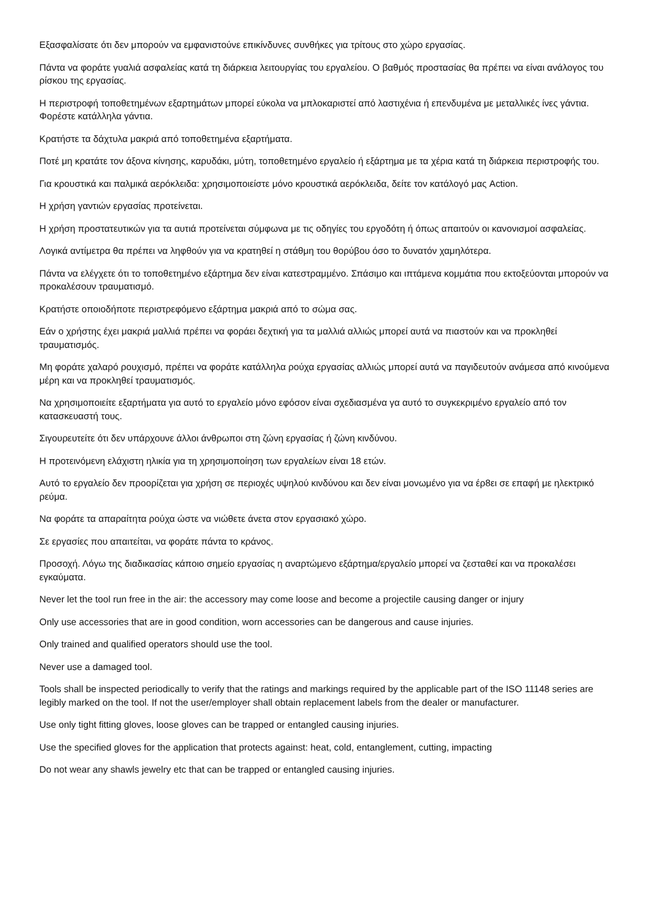Εξασφαλίσατε ότι δεν μπορούν να εμφανιστούνε επικίνδυνες συνθήκες για τρίτους στο χώρο εργασίας.
Πάντα να φοράτε γυαλιά ασφαλείας κατά τη διάρκεια λειτουργίας του εργαλείου. Ο βαθμός προστασίας θα πρέπει να είναι ανάλογος του ρίσκου της εργασίας.
Η περιστροφή τοποθετημένων εξαρτημάτων μπορεί εύκολα να μπλοκαριστεί από λαστιχένια ή επενδυμένα με μεταλλικές ίνες γάντια. Φορέστε κατάλληλα γάντια.
Κρατήστε τα δάχτυλα μακριά από τοποθετημένα εξαρτήματα.
Ποτέ μη κρατάτε τον άξονα κίνησης, καρυδάκι, μύτη, τοποθετημένο εργαλείο ή εξάρτημα με τα χέρια κατά τη διάρκεια περιστροφής του.
Για κρουστικά και παλμικά αερόκλειδα: χρησιμοποιείστε μόνο κρουστικά αερόκλειδα, δείτε τον κατάλογό μας Action.
Η χρήση γαντιών εργασίας προτείνεται.
Η χρήση προστατευτικών για τα αυτιά προτείνεται σύμφωνα με τις οδηγίες του εργοδότη ή όπως απαιτούν οι κανονισμοί ασφαλείας.
Λογικά αντίμετρα θα πρέπει να ληφθούν για να κρατηθεί η στάθμη του θορύβου όσο το δυνατόν χαμηλότερα.
Πάντα να ελέγχετε ότι το τοποθετημένο εξάρτημα δεν είναι κατεστραμμένο. Σπάσιμο και ιπτάμενα κομμάτια που εκτοξεύονται μπορούν να προκαλέσουν τραυματισμό.
Κρατήστε οποιοδήποτε περιστρεφόμενο εξάρτημα μακριά από το σώμα σας.
Εάν ο χρήστης έχει μακριά μαλλιά πρέπει να φοράει δεχτική για τα μαλλιά αλλιώς μπορεί αυτά να πιαστούν και να προκληθεί τραυματισμός.
Μη φοράτε χαλαρό ρουχισμό, πρέπει να φοράτε κατάλληλα ρούχα εργασίας αλλιώς μπορεί αυτά να παγιδευτούν ανάμεσα από κινούμενα μέρη και να προκληθεί τραυματισμός.
Να χρησιμοποιείτε εξαρτήματα για αυτό το εργαλείο μόνο εφόσον είναι σχεδιασμένα γα αυτό το συγκεκριμένο εργαλείο από τον κατασκευαστή τους.
Σιγουρευτείτε ότι δεν υπάρχουνε άλλοι άνθρωποι στη ζώνη εργασίας ή ζώνη κινδύνου.
Η προτεινόμενη ελάχιστη ηλικία για τη χρησιμοποίηση των εργαλείων είναι 18 ετών.
Αυτό το εργαλείο δεν προορίζεται για χρήση σε περιοχές υψηλού κινδύνου και δεν είναι μονωμένο για να έρ8ει σε επαφή με ηλεκτρικό ρεύμα.
Να φοράτε τα απαραίτητα ρούχα ώστε να νιώθετε άνετα στον εργασιακό χώρο.
Σε εργασίες που απαιτείται, να φοράτε πάντα το κράνος.
Προσοχή. Λόγω της διαδικασίας κάποιο σημείο εργασίας η αναρτώμενο εξάρτημα/εργαλείο μπορεί να ζεσταθεί και να προκαλέσει εγκαύματα.
Never let the tool run free in the air: the accessory may come loose and become a projectile causing danger or injury
Only use accessories that are in good condition, worn accessories can be dangerous and cause injuries.
Only trained and qualified operators should use the tool.
Never use a damaged tool.
Tools shall be inspected periodically to verify that the ratings and markings required by the applicable part of the ISO 11148 series are legibly marked on the tool. If not the user/employer shall obtain replacement labels from the dealer or manufacturer.
Use only tight fitting gloves, loose gloves can be trapped or entangled causing injuries.
Use the specified gloves for the application that protects against: heat, cold, entanglement, cutting, impacting
Do not wear any shawls jewelry etc that can be trapped or entangled causing injuries.